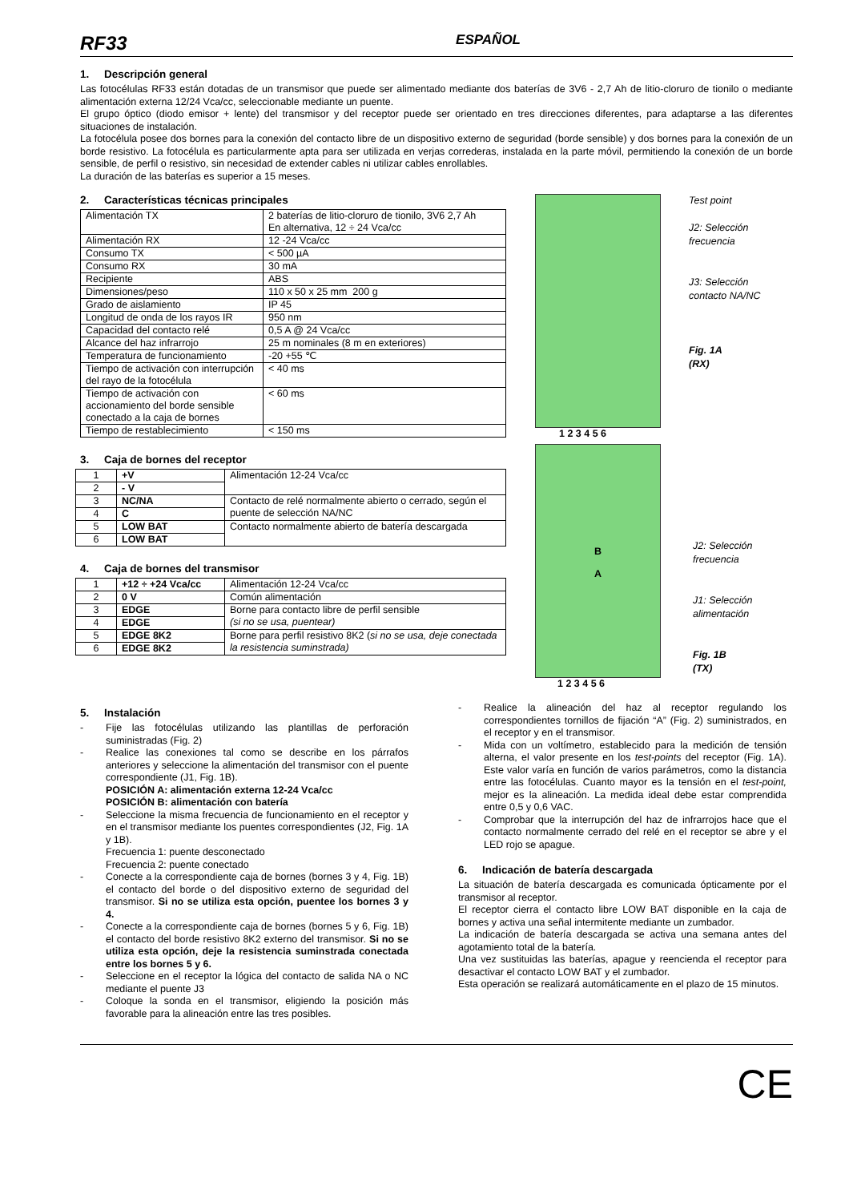RF33 ESPAÑOL
1. Descripción general
Las fotocélulas RF33 están dotadas de un transmisor que puede ser alimentado mediante dos baterías de 3V6 - 2,7 Ah de litio-cloruro de tionilo o mediante alimentación externa 12/24 Vca/cc, seleccionable mediante un puente.
El grupo óptico (diodo emisor + lente) del transmisor y del receptor puede ser orientado en tres direcciones diferentes, para adaptarse a las diferentes situaciones de instalación.
La fotocélula posee dos bornes para la conexión del contacto libre de un dispositivo externo de seguridad (borde sensible) y dos bornes para la conexión de un borde resistivo. La fotocélula es particularmente apta para ser utilizada en verjas correderas, instalada en la parte móvil, permitiendo la conexión de un borde sensible, de perfil o resistivo, sin necesidad de extender cables ni utilizar cables enrollables.
La duración de las baterías es superior a 15 meses.
2. Características técnicas principales
| Alimentación TX | 2 baterías de litio-cloruro de tionilo, 3V6 2,7 Ah En alternativa, 12 ÷ 24 Vca/cc |
| Alimentación RX | 12 -24 Vca/cc |
| Consumo TX | < 500 µA |
| Consumo RX | 30 mA |
| Recipiente | ABS |
| Dimensiones/peso | 110 x 50 x 25 mm 200 g |
| Grado de aislamiento | IP 45 |
| Longitud de onda de los rayos IR | 950 nm |
| Capacidad del contacto relé | 0,5 A @ 24 Vca/cc |
| Alcance del haz infrarrojo | 25 m nominales (8 m en exteriores) |
| Temperatura de funcionamiento | -20 +55 ℃ |
| Tiempo de activación con interrupción del rayo de la fotocélula | < 40 ms |
| Tiempo de activación con accionamiento del borde sensible conectado a la caja de bornes | < 60 ms |
| Tiempo de restablecimiento | < 150 ms |
3. Caja de bornes del receptor
| 1 | +V | Alimentación 12-24 Vca/cc |
| 2 | - V | |
| 3 | NC/NA | Contacto de relé normalmente abierto o cerrado, según el puente de selección NA/NC |
| 4 | C | |
| 5 | LOW BAT | Contacto normalmente abierto de batería descargada |
| 6 | LOW BAT | |
4. Caja de bornes del transmisor
| 1 | +12 ÷ +24 Vca/cc | Alimentación 12-24 Vca/cc |
| 2 | 0 V | Común alimentación |
| 3 | EDGE | Borne para contacto libre de perfil sensible (si no se usa, puentear) |
| 4 | EDGE | |
| 5 | EDGE 8K2 | Borne para perfil resistivo 8K2 ( si no se usa, deje conectada la resistencia suminstrada) |
| 6 | EDGE 8K2 | |
Test point
J2: Selección
frecuencia
J3: Selección
contacto NA/NC
Fig. 1A
(RX)
1 2 3 4 5 6
B
A
J2: Selección
frecuencia
J1: Selección
alimentación
Fig. 1B
(TX)
1 2 3 4 5 6
5. Instalación
- Fije las fotocélulas utilizando las plantillas de perforación suministradas (Fig. 2)
- Realice las conexiones tal como se describe en los párrafos anteriores y seleccione la alimentación del transmisor con el puente correspondiente (J1, Fig. 1B).
POSICIÓN A: alimentación externa 12-24 Vca/cc
POSICIÓN B: alimentación con batería
- Seleccione la misma frecuencia de funcionamiento en el receptor y en el transmisor mediante los puentes correspondientes (J2, Fig. 1A y 1B).
Frecuencia 1: puente desconectado
Frecuencia 2: puente conectado
- Conecte a la correspondiente caja de bornes (bornes 3 y 4, Fig. 1B) el contacto del borde o del dispositivo externo de seguridad del transmisor. Si no se utiliza esta opción, puentee los bornes 3 y 4.
- Conecte a la correspondiente caja de bornes (bornes 5 y 6, Fig. 1B) el contacto del borde resistivo 8K2 externo del transmisor. Si no se utiliza esta opción, deje la resistencia suminstrada conectada entre los bornes 5 y 6.
- Seleccione en el receptor la lógica del contacto de salida NA o NC mediante el puente J3
- Coloque la sonda en el transmisor, eligiendo la posición más favorable para la alineación entre las tres posibles.
- Realice la alineación del haz al receptor regulando los correspondientes tornillos de fijación “A” (Fig. 2) suministrados, en el receptor y en el transmisor.
- Mida con un voltímetro, establecido para la medición de tensión alterna, el valor presente en los test-points del receptor (Fig. 1A). Este valor varía en función de varios parámetros, como la distancia entre las fotocélulas. Cuanto mayor es la tensión en el test-point, mejor es la alineación. La medida ideal debe estar comprendida entre 0,5 y 0,6 VAC.
- Comprobar que la interrupción del haz de infrarrojos hace que el contacto normalmente cerrado del relé en el receptor se abre y el LED rojo se apague.
6. Indicación de batería descargada
La situación de batería descargada es comunicada ópticamente por el transmisor al receptor.
El receptor cierra el contacto libre LOW BAT disponible en la caja de bornes y activa una señal intermitente mediante un zumbador.
La indicación de batería descargada se activa una semana antes del agotamiento total de la batería.
Una vez sustituidas las baterías, apague y reencienda el receptor para desactivar el contacto LOW BAT y el zumbador.
Esta operación se realizará automáticamente en el plazo de 15 minutos.
CE